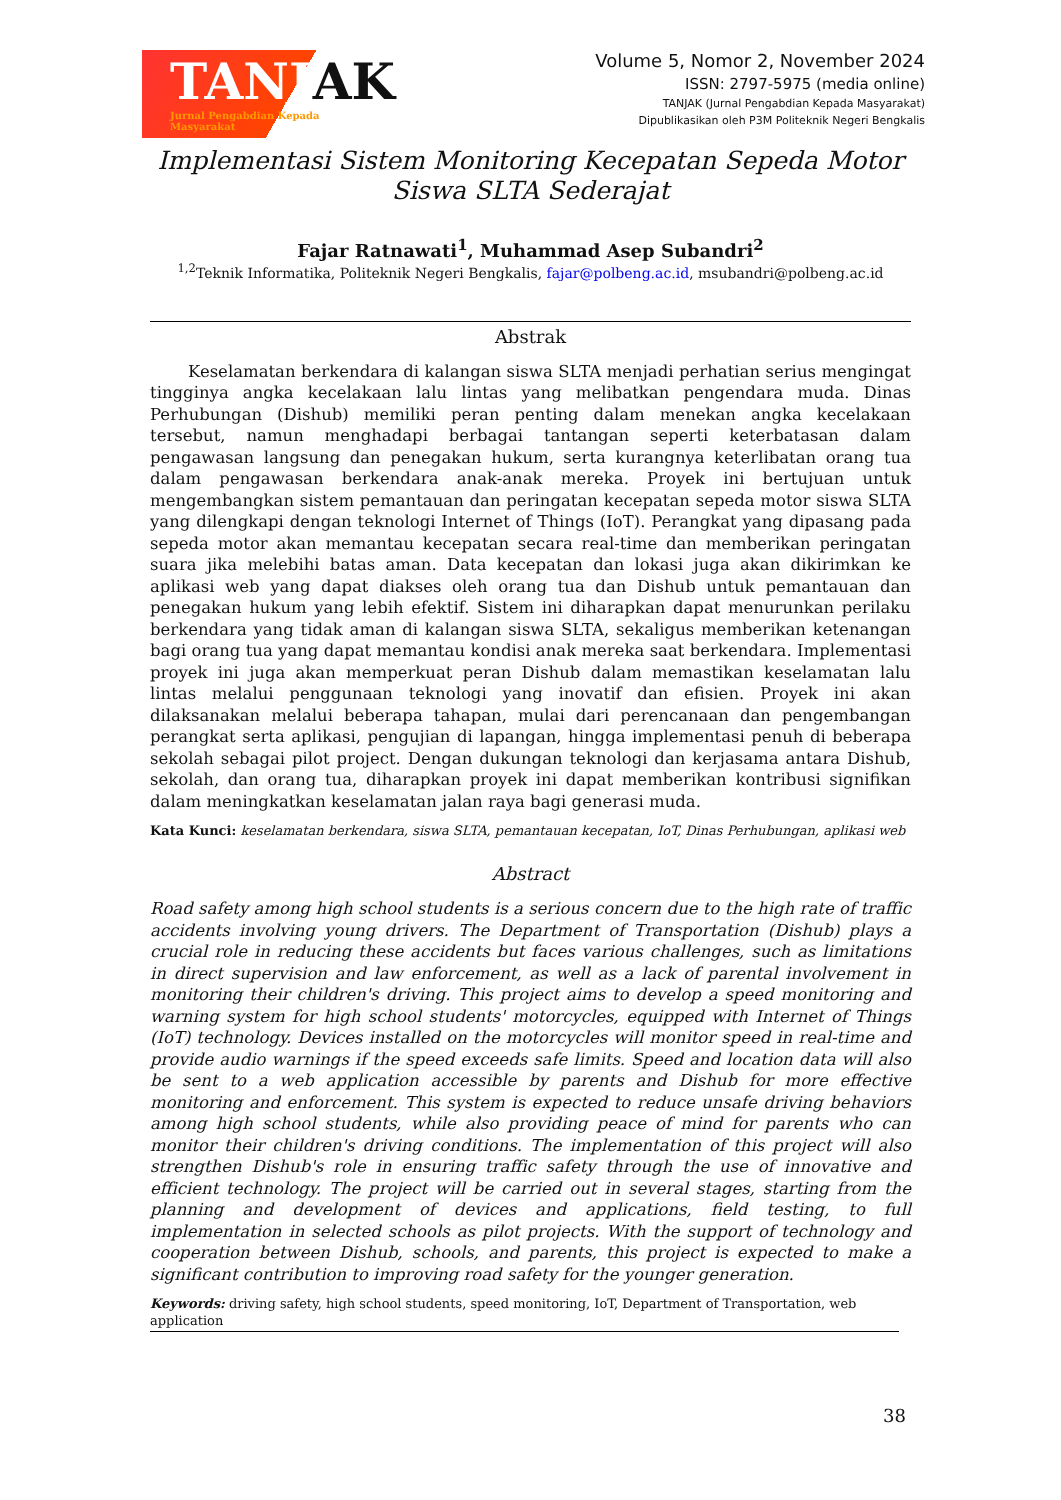TANJAK
Jurnal Pengabdian Kepada Masyarakat
Volume 5, Nomor 2, November 2024
ISSN: 2797-5975 (media online)
TANJAK (Jurnal Pengabdian Kepada Masyarakat)
Dipublikasikan oleh P3M Politeknik Negeri Bengkalis
Implementasi Sistem Monitoring Kecepatan Sepeda Motor Siswa SLTA Sederajat
Fajar Ratnawati<sup>1</sup>, Muhammad Asep Subandri<sup>2</sup>
<sup>1,2</sup>Teknik Informatika, Politeknik Negeri Bengkalis, fajar@polbeng.ac.id, msubandri@polbeng.ac.id
Abstrak
Keselamatan berkendara di kalangan siswa SLTA menjadi perhatian serius mengingat tingginya angka kecelakaan lalu lintas yang melibatkan pengendara muda. Dinas Perhubungan (Dishub) memiliki peran penting dalam menekan angka kecelakaan tersebut, namun menghadapi berbagai tantangan seperti keterbatasan dalam pengawasan langsung dan penegakan hukum, serta kurangnya keterlibatan orang tua dalam pengawasan berkendara anak-anak mereka. Proyek ini bertujuan untuk mengembangkan sistem pemantauan dan peringatan kecepatan sepeda motor siswa SLTA yang dilengkapi dengan teknologi Internet of Things (IoT). Perangkat yang dipasang pada sepeda motor akan memantau kecepatan secara real-time dan memberikan peringatan suara jika melebihi batas aman. Data kecepatan dan lokasi juga akan dikirimkan ke aplikasi web yang dapat diakses oleh orang tua dan Dishub untuk pemantauan dan penegakan hukum yang lebih efektif. Sistem ini diharapkan dapat menurunkan perilaku berkendara yang tidak aman di kalangan siswa SLTA, sekaligus memberikan ketenangan bagi orang tua yang dapat memantau kondisi anak mereka saat berkendara. Implementasi proyek ini juga akan memperkuat peran Dishub dalam memastikan keselamatan lalu lintas melalui penggunaan teknologi yang inovatif dan efisien. Proyek ini akan dilaksanakan melalui beberapa tahapan, mulai dari perencanaan dan pengembangan perangkat serta aplikasi, pengujian di lapangan, hingga implementasi penuh di beberapa sekolah sebagai pilot project. Dengan dukungan teknologi dan kerjasama antara Dishub, sekolah, dan orang tua, diharapkan proyek ini dapat memberikan kontribusi signifikan dalam meningkatkan keselamatan jalan raya bagi generasi muda.
Kata Kunci: keselamatan berkendara, siswa SLTA, pemantauan kecepatan, IoT, Dinas Perhubungan, aplikasi web
Abstract
Road safety among high school students is a serious concern due to the high rate of traffic accidents involving young drivers. The Department of Transportation (Dishub) plays a crucial role in reducing these accidents but faces various challenges, such as limitations in direct supervision and law enforcement, as well as a lack of parental involvement in monitoring their children's driving. This project aims to develop a speed monitoring and warning system for high school students' motorcycles, equipped with Internet of Things (IoT) technology. Devices installed on the motorcycles will monitor speed in real-time and provide audio warnings if the speed exceeds safe limits. Speed and location data will also be sent to a web application accessible by parents and Dishub for more effective monitoring and enforcement. This system is expected to reduce unsafe driving behaviors among high school students, while also providing peace of mind for parents who can monitor their children's driving conditions. The implementation of this project will also strengthen Dishub's role in ensuring traffic safety through the use of innovative and efficient technology. The project will be carried out in several stages, starting from the planning and development of devices and applications, field testing, to full implementation in selected schools as pilot projects. With the support of technology and cooperation between Dishub, schools, and parents, this project is expected to make a significant contribution to improving road safety for the younger generation.
Keywords: driving safety, high school students, speed monitoring, IoT, Department of Transportation, web application
38